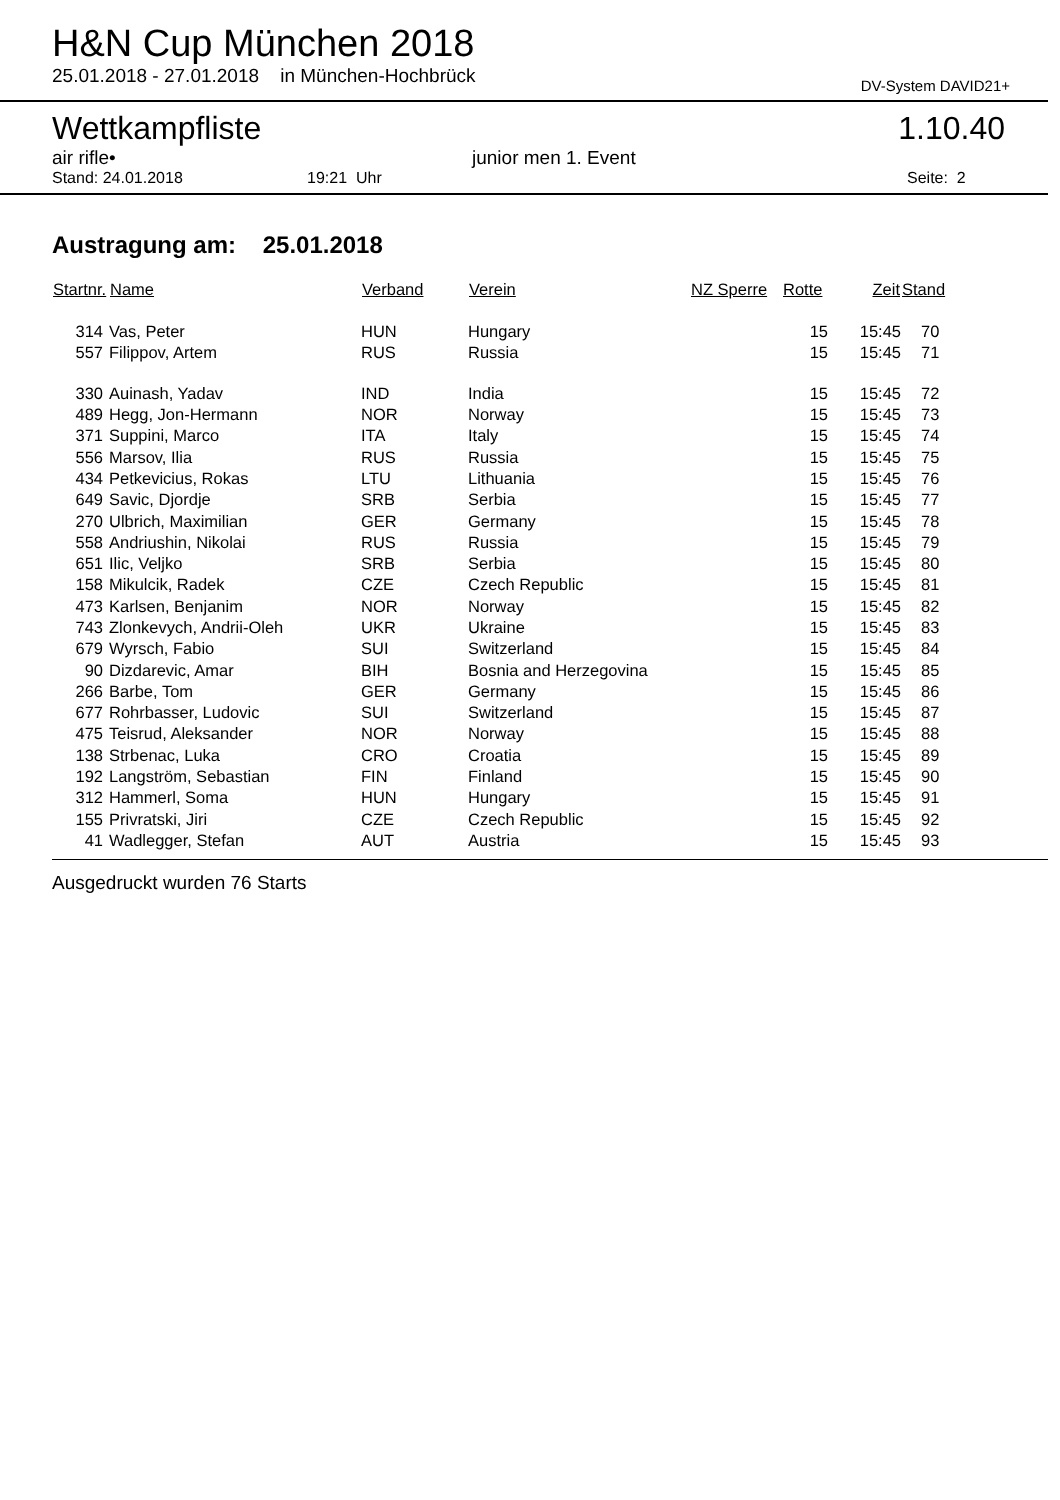H&N Cup München 2018
25.01.2018 - 27.01.2018 in München-Hochbrück DV-System DAVID21+
Wettkampfliste 1.10.40
air rifle• junior men 1. Event
Stand: 24.01.2018 19:21 Uhr Seite: 2
Austragung am: 25.01.2018
| Startnr. | Name | Verband | Verein | NZ Sperre | Rotte | Zeit | Stand |
| --- | --- | --- | --- | --- | --- | --- | --- |
| 314 | Vas, Peter | HUN | Hungary | | 15 | 15:45 | 70 |
| 557 | Filippov, Artem | RUS | Russia | | 15 | 15:45 | 71 |
| 330 | Auinash, Yadav | IND | India | | 15 | 15:45 | 72 |
| 489 | Hegg, Jon-Hermann | NOR | Norway | | 15 | 15:45 | 73 |
| 371 | Suppini, Marco | ITA | Italy | | 15 | 15:45 | 74 |
| 556 | Marsov, Ilia | RUS | Russia | | 15 | 15:45 | 75 |
| 434 | Petkevicius, Rokas | LTU | Lithuania | | 15 | 15:45 | 76 |
| 649 | Savic, Djordje | SRB | Serbia | | 15 | 15:45 | 77 |
| 270 | Ulbrich, Maximilian | GER | Germany | | 15 | 15:45 | 78 |
| 558 | Andriushin, Nikolai | RUS | Russia | | 15 | 15:45 | 79 |
| 651 | Ilic, Veljko | SRB | Serbia | | 15 | 15:45 | 80 |
| 158 | Mikulcik, Radek | CZE | Czech Republic | | 15 | 15:45 | 81 |
| 473 | Karlsen, Benjanim | NOR | Norway | | 15 | 15:45 | 82 |
| 743 | Zlonkevych, Andrii-Oleh | UKR | Ukraine | | 15 | 15:45 | 83 |
| 679 | Wyrsch, Fabio | SUI | Switzerland | | 15 | 15:45 | 84 |
| 90 | Dizdarevic, Amar | BIH | Bosnia and Herzegovina | | 15 | 15:45 | 85 |
| 266 | Barbe, Tom | GER | Germany | | 15 | 15:45 | 86 |
| 677 | Rohrbasser, Ludovic | SUI | Switzerland | | 15 | 15:45 | 87 |
| 475 | Teisrud, Aleksander | NOR | Norway | | 15 | 15:45 | 88 |
| 138 | Strbenac, Luka | CRO | Croatia | | 15 | 15:45 | 89 |
| 192 | Langström, Sebastian | FIN | Finland | | 15 | 15:45 | 90 |
| 312 | Hammerl, Soma | HUN | Hungary | | 15 | 15:45 | 91 |
| 155 | Privratski, Jiri | CZE | Czech Republic | | 15 | 15:45 | 92 |
| 41 | Wadlegger, Stefan | AUT | Austria | | 15 | 15:45 | 93 |
Ausgedruckt wurden 76 Starts